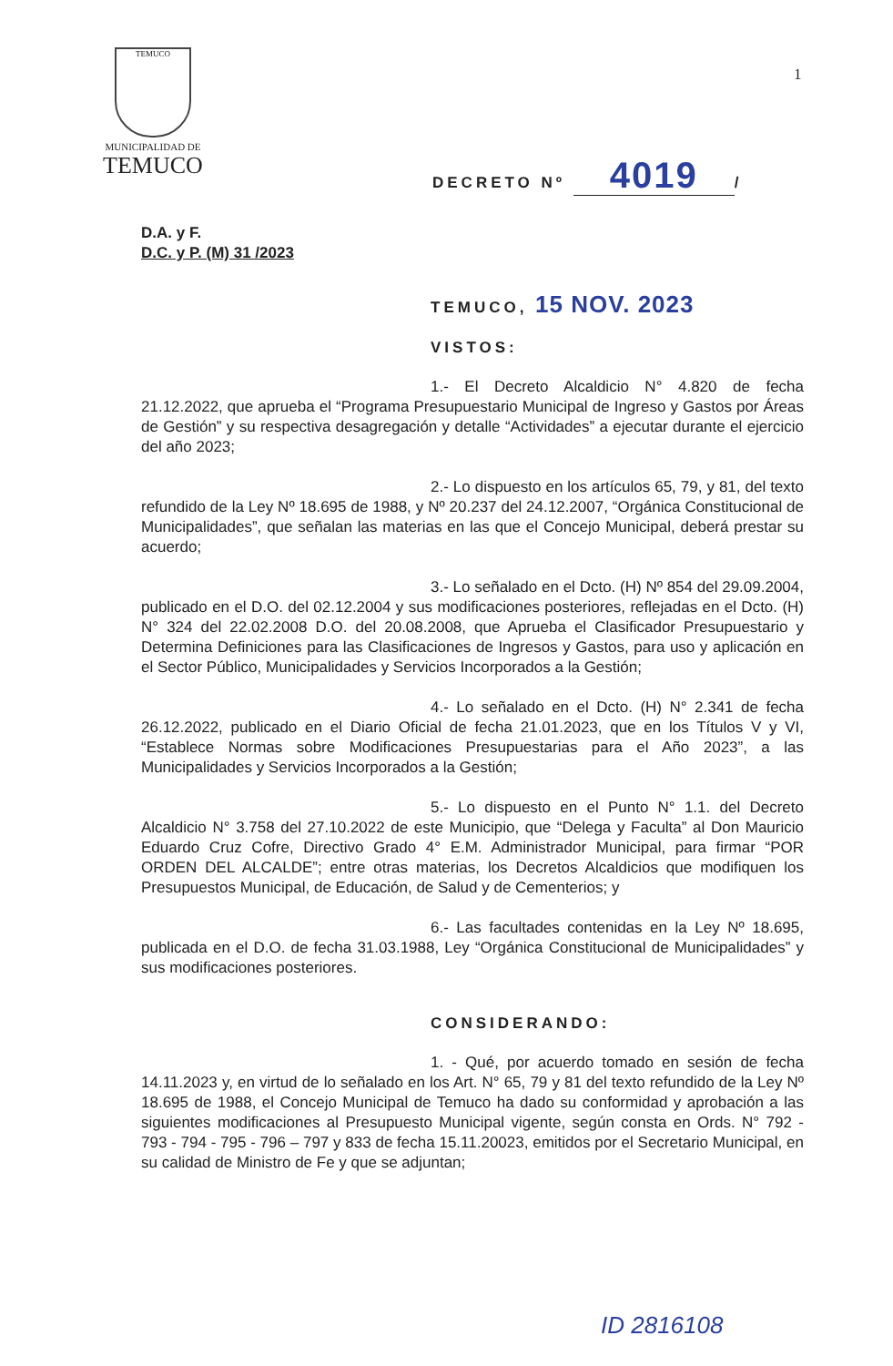TEMUCO
MUNICIPALIDAD DE
TEMUCO
1
DECRETO Nº 4019 /
D.A. y F.
D.C. y P. (M) 31 /2023
TEMUCO, 15 NOV. 2023
VISTOS:
1.- El Decreto Alcaldicio N° 4.820 de fecha 21.12.2022, que aprueba el “Programa Presupuestario Municipal de Ingreso y Gastos por Áreas de Gestión” y su respectiva desagregación y detalle “Actividades” a ejecutar durante el ejercicio del año 2023;
2.- Lo dispuesto en los artículos 65, 79, y 81, del texto refundido de la Ley Nº 18.695 de 1988, y Nº 20.237 del 24.12.2007, “Orgánica Constitucional de Municipalidades”, que señalan las materias en las que el Concejo Municipal, deberá prestar su acuerdo;
3.- Lo señalado en el Dcto. (H) Nº 854 del 29.09.2004, publicado en el D.O. del 02.12.2004 y sus modificaciones posteriores, reflejadas en el Dcto. (H) N° 324 del 22.02.2008 D.O. del 20.08.2008, que Aprueba el Clasificador Presupuestario y Determina Definiciones para las Clasificaciones de Ingresos y Gastos, para uso y aplicación en el Sector Público, Municipalidades y Servicios Incorporados a la Gestión;
4.- Lo señalado en el Dcto. (H) N° 2.341 de fecha 26.12.2022, publicado en el Diario Oficial de fecha 21.01.2023, que en los Títulos V y VI, “Establece Normas sobre Modificaciones Presupuestarias para el Año 2023”, a las Municipalidades y Servicios Incorporados a la Gestión;
5.- Lo dispuesto en el Punto N° 1.1. del Decreto Alcaldicio N° 3.758 del 27.10.2022 de este Municipio, que “Delega y Faculta” al Don Mauricio Eduardo Cruz Cofre, Directivo Grado 4° E.M. Administrador Municipal, para firmar “POR ORDEN DEL ALCALDE”; entre otras materias, los Decretos Alcaldicios que modifiquen los Presupuestos Municipal, de Educación, de Salud y de Cementerios; y
6.- Las facultades contenidas en la Ley Nº 18.695, publicada en el D.O. de fecha 31.03.1988, Ley “Orgánica Constitucional de Municipalidades” y sus modificaciones posteriores.
CONSIDERANDO:
1. - Qué, por acuerdo tomado en sesión de fecha 14.11.2023 y, en virtud de lo señalado en los Art. N° 65, 79 y 81 del texto refundido de la Ley Nº 18.695 de 1988, el Concejo Municipal de Temuco ha dado su conformidad y aprobación a las siguientes modificaciones al Presupuesto Municipal vigente, según consta en Ords. N° 792 - 793 - 794 - 795 - 796 – 797 y 833 de fecha 15.11.20023, emitidos por el Secretario Municipal, en su calidad de Ministro de Fe y que se adjuntan;
ID 2816108